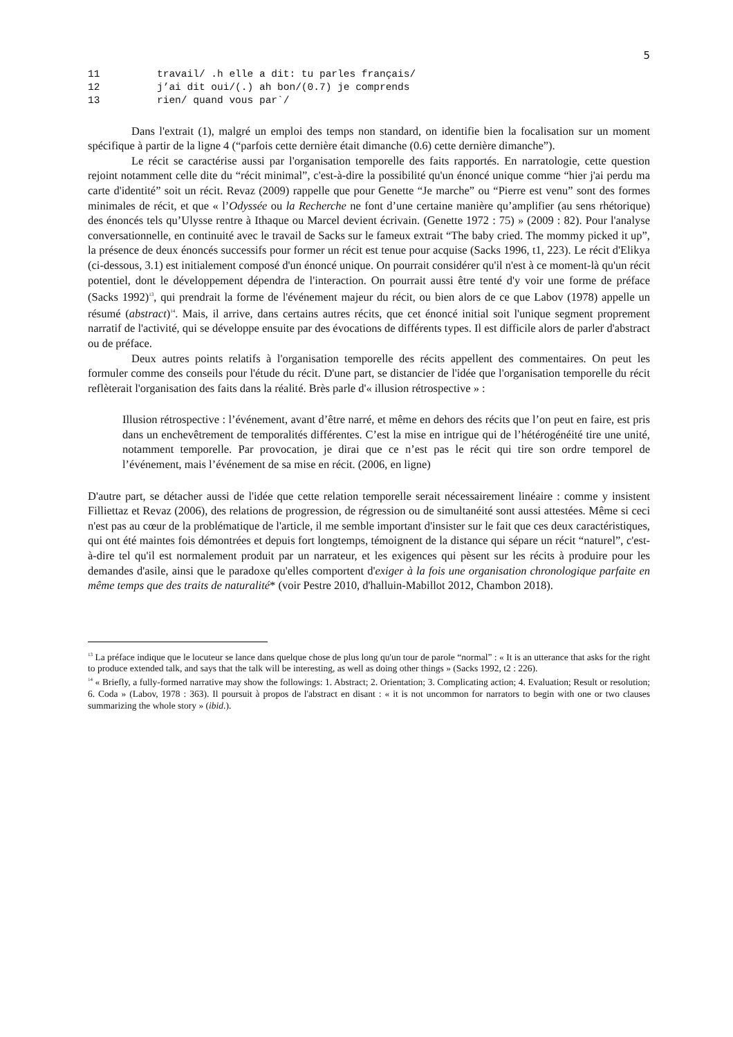5
11 travail/ .h elle a dit: tu parles français/
12 j’ai dit oui/(.) ah bon/(0.7) je comprends
13 rien/ quand vous par`/
Dans l'extrait (1), malgré un emploi des temps non standard, on identifie bien la focalisation sur un moment spécifique à partir de la ligne 4 (“parfois cette dernière était dimanche (0.6) cette dernière dimanche”).
Le récit se caractérise aussi par l'organisation temporelle des faits rapportés. En narratologie, cette question rejoint notamment celle dite du “récit minimal”, c'est-à-dire la possibilité qu'un énoncé unique comme “hier j'ai perdu ma carte d'identité” soit un récit. Revaz (2009) rappelle que pour Genette “Je marche” ou “Pierre est venu” sont des formes minimales de récit, et que « l’Odyssée ou la Recherche ne font d’une certaine manière qu’amplifier (au sens rhétorique) des énoncés tels qu’Ulysse rentre à Ithaque ou Marcel devient écrivain. (Genette 1972 : 75) » (2009 : 82). Pour l'analyse conversationnelle, en continuité avec le travail de Sacks sur le fameux extrait “The baby cried. The mommy picked it up”, la présence de deux énoncés successifs pour former un récit est tenue pour acquise (Sacks 1996, t1, 223). Le récit d'Elikya (ci-dessous, 3.1) est initialement composé d'un énoncé unique. On pourrait considérer qu'il n'est à ce moment-là qu'un récit potentiel, dont le développement dépendra de l'interaction. On pourrait aussi être tenté d'y voir une forme de préface (Sacks 1992)<sup>13</sup>, qui prendrait la forme de l'événement majeur du récit, ou bien alors de ce que Labov (1978) appelle un résumé (abstract)<sup>14</sup>. Mais, il arrive, dans certains autres récits, que cet énoncé initial soit l'unique segment proprement narratif de l'activité, qui se développe ensuite par des évocations de différents types. Il est difficile alors de parler d'abstract ou de préface.
Deux autres points relatifs à l'organisation temporelle des récits appellent des commentaires. On peut les formuler comme des conseils pour l'étude du récit. D'une part, se distancier de l'idée que l'organisation temporelle du récit reflèterait l'organisation des faits dans la réalité. Brès parle d'« illusion rétrospective » :
Illusion rétrospective : l’événement, avant d’être narré, et même en dehors des récits que l’on peut en faire, est pris dans un enchevêtrement de temporalités différentes. C’est la mise en intrigue qui de l’hétérogénéité tire une unité, notamment temporelle. Par provocation, je dirai que ce n’est pas le récit qui tire son ordre temporel de l’événement, mais l’événement de sa mise en récit. (2006, en ligne)
D'autre part, se détacher aussi de l'idée que cette relation temporelle serait nécessairement linéaire : comme y insistent Filliettaz et Revaz (2006), des relations de progression, de régression ou de simultanéité sont aussi attestées. Même si ceci n'est pas au cœur de la problématique de l'article, il me semble important d'insister sur le fait que ces deux caractéristiques, qui ont été maintes fois démontrées et depuis fort longtemps, témoignent de la distance qui sépare un récit “naturel”, c'est-à-dire tel qu'il est normalement produit par un narrateur, et les exigences qui pèsent sur les récits à produire pour les demandes d'asile, ainsi que le paradoxe qu'elles comportent d'exiger à la fois une organisation chronologique parfaite en même temps que des traits de naturalité* (voir Pestre 2010, d'halluin-Mabillot 2012, Chambon 2018).
<sup>13</sup> La préface indique que le locuteur se lance dans quelque chose de plus long qu'un tour de parole “normal” : « It is an utterance that asks for the right to produce extended talk, and says that the talk will be interesting, as well as doing other things » (Sacks 1992, t2 : 226).
<sup>14</sup> « Briefly, a fully-formed narrative may show the followings: 1. Abstract; 2. Orientation; 3. Complicating action; 4. Evaluation; Result or resolution; 6. Coda » (Labov, 1978 : 363). Il poursuit à propos de l'abstract en disant : « it is not uncommon for narrators to begin with one or two clauses summarizing the whole story » (ibid.).